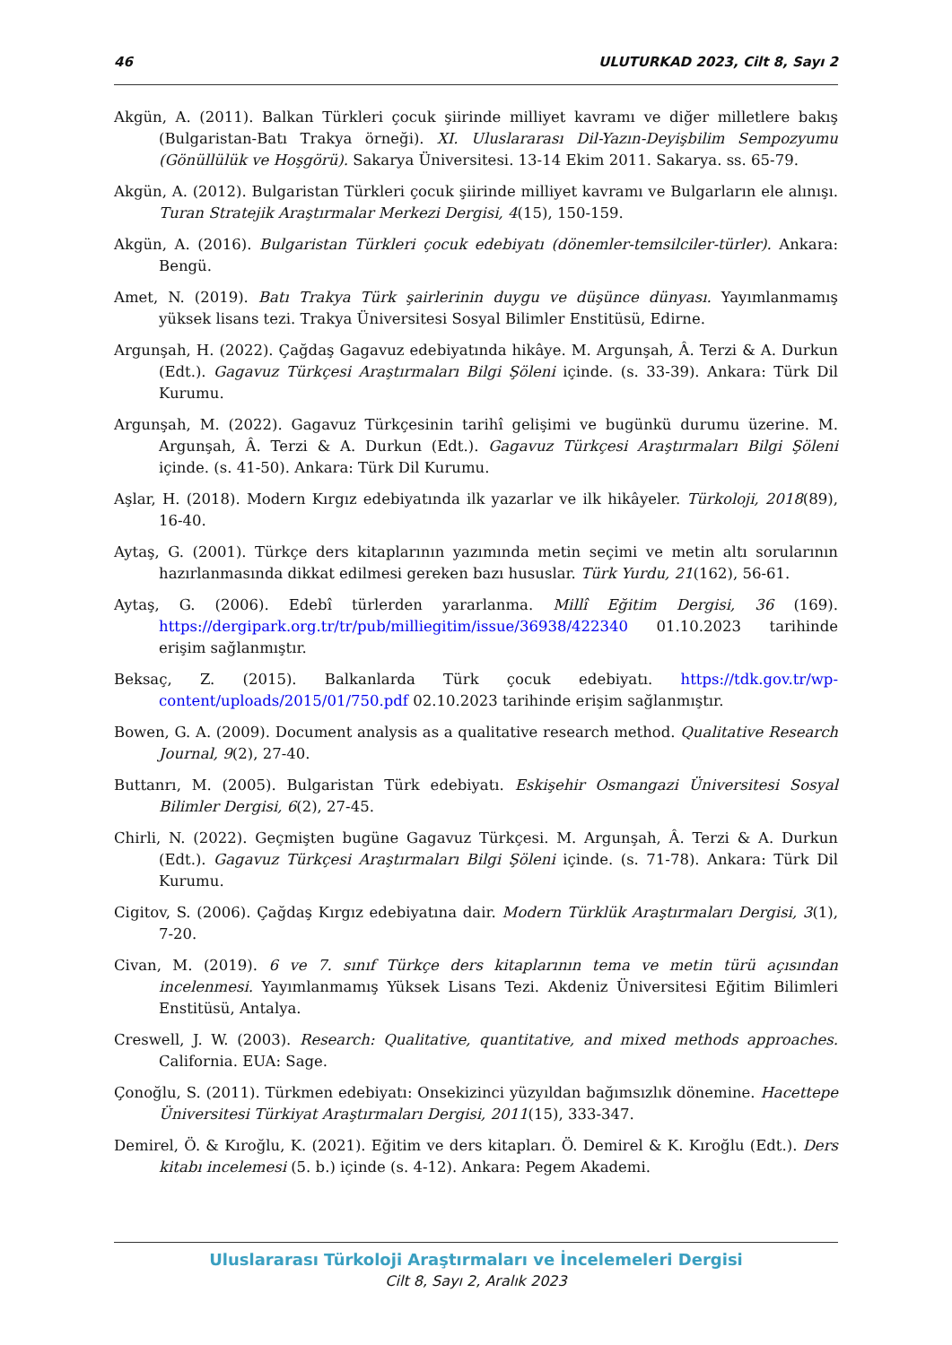46 ULUTURKAD 2023, Cilt 8, Sayı 2
Akgün, A. (2011). Balkan Türkleri çocuk şiirinde milliyet kavramı ve diğer milletlere bakış (Bulgaristan-Batı Trakya örneği). XI. Uluslararası Dil-Yazın-Deyişbilim Sempozyumu (Gönüllülük ve Hoşgörü). Sakarya Üniversitesi. 13-14 Ekim 2011. Sakarya. ss. 65-79.
Akgün, A. (2012). Bulgaristan Türkleri çocuk şiirinde milliyet kavramı ve Bulgarların ele alınışı. Turan Stratejik Araştırmalar Merkezi Dergisi, 4(15), 150-159.
Akgün, A. (2016). Bulgaristan Türkleri çocuk edebiyatı (dönemler-temsilciler-türler). Ankara: Bengü.
Amet, N. (2019). Batı Trakya Türk şairlerinin duygu ve düşünce dünyası. Yayımlanmamış yüksek lisans tezi. Trakya Üniversitesi Sosyal Bilimler Enstitüsü, Edirne.
Argunşah, H. (2022). Çağdaş Gagavuz edebiyatında hikâye. M. Argunşah, Â. Terzi & A. Durkun (Edt.). Gagavuz Türkçesi Araştırmaları Bilgi Şöleni içinde. (s. 33-39). Ankara: Türk Dil Kurumu.
Argunşah, M. (2022). Gagavuz Türkçesinin tarihî gelişimi ve bugünkü durumu üzerine. M. Argunşah, Â. Terzi & A. Durkun (Edt.). Gagavuz Türkçesi Araştırmaları Bilgi Şöleni içinde. (s. 41-50). Ankara: Türk Dil Kurumu.
Aşlar, H. (2018). Modern Kırgız edebiyatında ilk yazarlar ve ilk hikâyeler. Türkoloji, 2018(89), 16-40.
Aytaş, G. (2001). Türkçe ders kitaplarının yazımında metin seçimi ve metin altı sorularının hazırlanmasında dikkat edilmesi gereken bazı hususlar. Türk Yurdu, 21(162), 56-61.
Aytaş, G. (2006). Edebî türlerden yararlanma. Millî Eğitim Dergisi, 36 (169). https://dergipark.org.tr/tr/pub/milliegitim/issue/36938/422340 01.10.2023 tarihinde erişim sağlanmıştır.
Beksaç, Z. (2015). Balkanlarda Türk çocuk edebiyatı. https://tdk.gov.tr/wp-content/uploads/2015/01/750.pdf 02.10.2023 tarihinde erişim sağlanmıştır.
Bowen, G. A. (2009). Document analysis as a qualitative research method. Qualitative Research Journal, 9(2), 27-40.
Buttanrı, M. (2005). Bulgaristan Türk edebiyatı. Eskişehir Osmangazi Üniversitesi Sosyal Bilimler Dergisi, 6(2), 27-45.
Chirli, N. (2022). Geçmişten bugüne Gagavuz Türkçesi. M. Argunşah, Â. Terzi & A. Durkun (Edt.). Gagavuz Türkçesi Araştırmaları Bilgi Şöleni içinde. (s. 71-78). Ankara: Türk Dil Kurumu.
Cigitov, S. (2006). Çağdaş Kırgız edebiyatına dair. Modern Türklük Araştırmaları Dergisi, 3(1), 7-20.
Civan, M. (2019). 6 ve 7. sınıf Türkçe ders kitaplarının tema ve metin türü açısından incelenmesi. Yayımlanmamış Yüksek Lisans Tezi. Akdeniz Üniversitesi Eğitim Bilimleri Enstitüsü, Antalya.
Creswell, J. W. (2003). Research: Qualitative, quantitative, and mixed methods approaches. California. EUA: Sage.
Çonoğlu, S. (2011). Türkmen edebiyatı: Onsekizinci yüzyıldan bağımsızlık dönemine. Hacettepe Üniversitesi Türkiyat Araştırmaları Dergisi, 2011(15), 333-347.
Demirel, Ö. & Kıroğlu, K. (2021). Eğitim ve ders kitapları. Ö. Demirel & K. Kıroğlu (Edt.). Ders kitabı incelemesi (5. b.) içinde (s. 4-12). Ankara: Pegem Akademi.
Uluslararası Türkoloji Araştırmaları ve İncelemeleri Dergisi
Cilt 8, Sayı 2, Aralık 2023